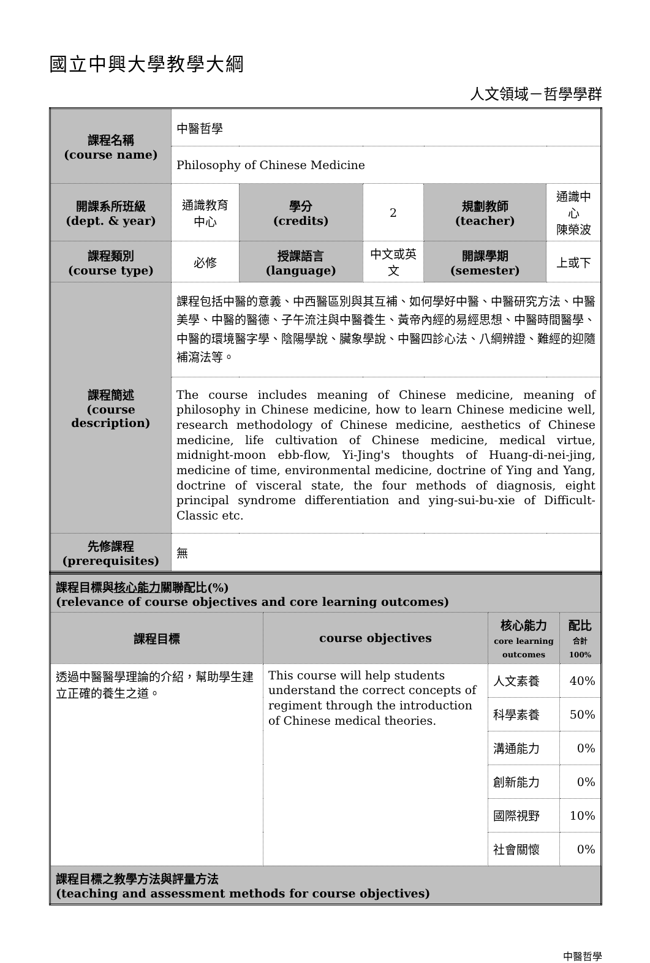國立中興大學教學大綱
人文領域－哲學學群
| 課程名稱 (course name) | 中醫哲學 | | | | |
| | Philosophy of Chinese Medicine | | | | |
| 開課系所班級 (dept. & year) | 通識教育中心 | 學分 (credits) | 2 | 規劃教師 (teacher) | 通識中心 陳榮波 |
| 課程類別 (course type) | 必修 | 授課語言 (language) | 中文或英文 | 開課學期 (semester) | 上或下 |
| 課程簡述 (course description) | 課程包括中醫的意義、中西醫區別與其互補、如何學好中醫、中醫研究方法、中醫美學、中醫的醫德、子午流注與中醫養生、黃帝內經的易經思想、中醫時間醫學、中醫的環境醫字學、陰陽學說、臟象學說、中醫四診心法、八綱辨證、難經的迎隨補瀉法等。 | | | | |
| | The course includes meaning of Chinese medicine, meaning of philosophy in Chinese medicine, how to learn Chinese medicine well, research methodology of Chinese medicine, aesthetics of Chinese medicine, life cultivation of Chinese medicine, medical virtue, midnight-moon ebb-flow, Yi-Jing's thoughts of Huang-di-nei-jing, medicine of time, environmental medicine, doctrine of Ying and Yang, doctrine of visceral state, the four methods of diagnosis, eight principal syndrome differentiation and ying-sui-bu-xie of Difficult-Classic etc. | | | | |
| 先修課程 (prerequisites) | 無 | | | | |
| 課程目標與 核心能力 關聯配比(%) (relevance of course objectives and core learning outcomes) | | | |
| 課程目標 | course objectives | 核心能力 core learning outcomes | 配比 合計 100% |
| 透過中醫醫學理論的介紹，幫助學生建立正確的養生之道。 | This course will help students understand the correct concepts of regiment through the introduction of Chinese medical theories. | 人文素養 | 40% |
| | | 科學素養 | 50% |
| | | 溝通能力 | 0% |
| | | 創新能力 | 0% |
| | | 國際視野 | 10% |
| | | 社會關懷 | 0% |
| 課程目標之教學方法與評量方法 (teaching and assessment methods for course objectives) | | | |
中醫哲學